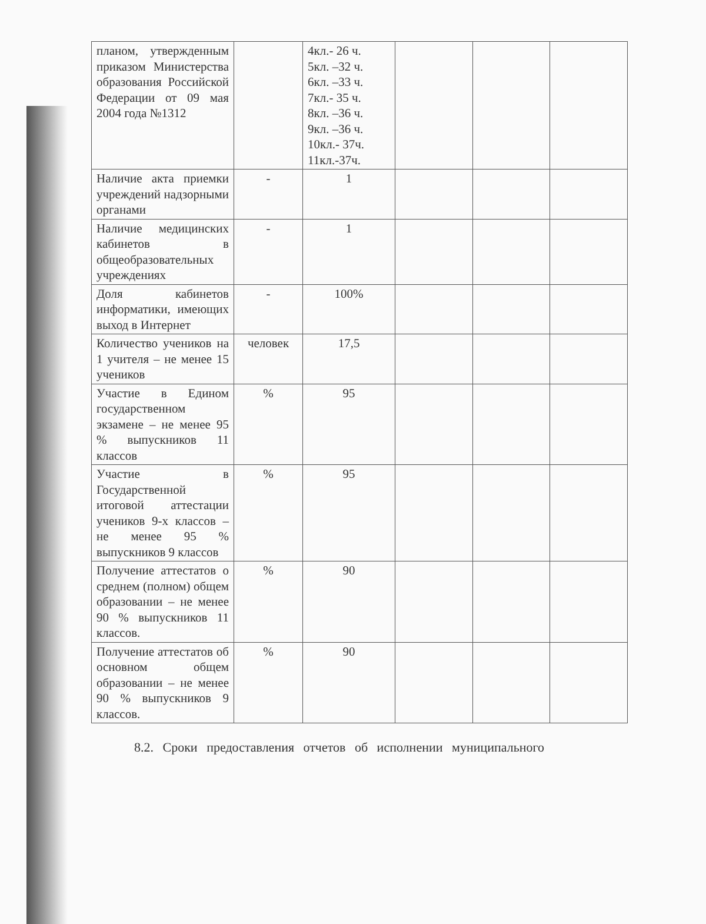| планом, утвержденным приказом Министерства образования Российской Федерации от 09 мая 2004 года №1312 | | 4кл.- 26 ч. 5кл. –32 ч. 6кл. –33 ч. 7кл.- 35 ч. 8кл. –36 ч. 9кл. –36 ч. 10кл.- 37ч. 11кл.-37ч. | | | |
| Наличие акта приемки учреждений надзорными органами | - | 1 | | | |
| Наличие медицинских кабинетов в общеобразовательных учреждениях | - | 1 | | | |
| Доля кабинетов информатики, имеющих выход в Интернет | - | 100% | | | |
| Количество учеников на 1 учителя – не менее 15 учеников | человек | 17,5 | | | |
| Участие в Едином государственном экзамене – не менее 95 % выпускников 11 классов | % | 95 | | | |
| Участие в Государственной итоговой аттестации учеников 9-х классов – не менее 95 % выпускников 9 классов | % | 95 | | | |
| Получение аттестатов о среднем (полном) общем образовании – не менее 90 % выпускников 11 классов. | % | 90 | | | |
| Получение аттестатов об основном общем образовании – не менее 90 % выпускников 9 классов. | % | 90 | | | |
8.2. Сроки предоставления отчетов об исполнении муниципального